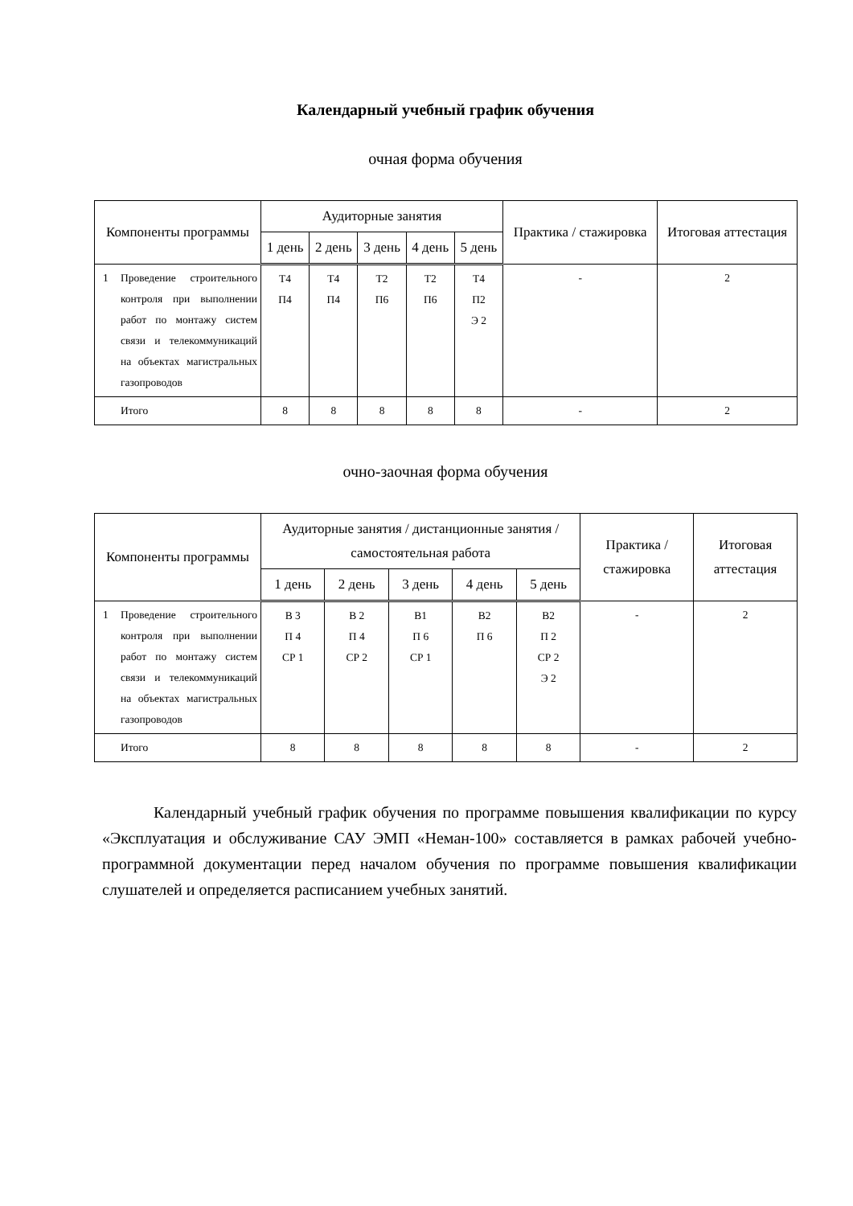Календарный учебный график обучения
очная форма обучения
| Компоненты программы | | Аудиторные занятия | | | | | Практика / стажировка | Итоговая аттестация |
| --- | --- | --- | --- | --- | --- | --- | --- | --- |
| | | 1 день | 2 день | 3 день | 4 день | 5 день | | |
| 1 | Проведение строительного контроля при выполнении работ по монтажу систем связи и телекоммуникаций на объектах магистральных газопроводов | Т4 П4 | Т4 П4 | Т2 П6 | Т2 П6 | Т4 П2 Э 2 | - | 2 |
| | Итого | 8 | 8 | 8 | 8 | 8 | - | 2 |
очно-заочная форма обучения
| Компоненты программы | | Аудиторные занятия / дистанционные занятия / самостоятельная работа | | | | | Практика / стажировка | Итоговая аттестация |
| --- | --- | --- | --- | --- | --- | --- | --- | --- |
| | | 1 день | 2 день | 3 день | 4 день | 5 день | | |
| 1 | Проведение строительного контроля при выполнении работ по монтажу систем связи и телекоммуникаций на объектах магистральных газопроводов | В 3 П 4 СР 1 | В 2 П 4 СР 2 | В1 П 6 СР 1 | В2 П 6 | В2 П 2 СР 2 Э 2 | - | 2 |
| | Итого | 8 | 8 | 8 | 8 | 8 | - | 2 |
Календарный учебный график обучения по программе повышения квалификации по курсу «Эксплуатация и обслуживание САУ ЭМП «Неман-100» составляется в рамках рабочей учебно-программной документации перед началом обучения по программе повышения квалификации слушателей и определяется расписанием учебных занятий.